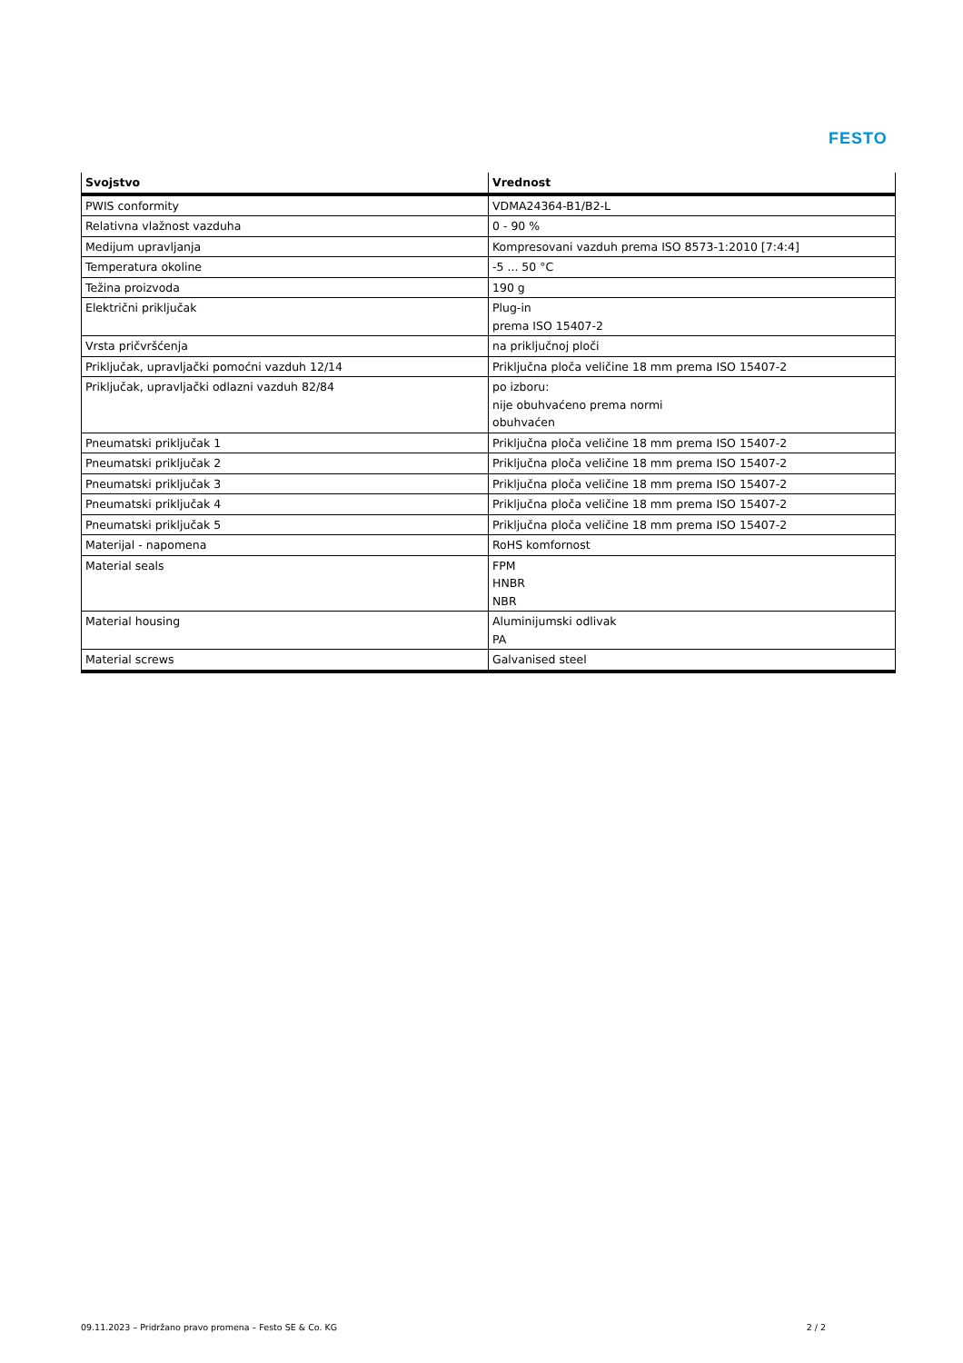FESTO
| Svojstvo | Vrednost |
| --- | --- |
| PWIS conformity | VDMA24364-B1/B2-L |
| Relativna vlažnost vazduha | 0 - 90 % |
| Medijum upravljanja | Kompresovani vazduh prema ISO 8573-1:2010 [7:4:4] |
| Temperatura okoline | -5 ... 50 °C |
| Težina proizvoda | 190 g |
| Električni priključak | Plug-in prema ISO 15407-2 |
| Vrsta pričvršćenja | na priključnoj ploči |
| Priključak, upravljački pomoćni vazduh 12/14 | Priključna ploča veličine 18 mm prema ISO 15407-2 |
| Priključak, upravljački odlazni vazduh 82/84 | po izboru: nije obuhvaćeno prema normi obuhvaćen |
| Pneumatski priključak 1 | Priključna ploča veličine 18 mm prema ISO 15407-2 |
| Pneumatski priključak 2 | Priključna ploča veličine 18 mm prema ISO 15407-2 |
| Pneumatski priključak 3 | Priključna ploča veličine 18 mm prema ISO 15407-2 |
| Pneumatski priključak 4 | Priključna ploča veličine 18 mm prema ISO 15407-2 |
| Pneumatski priključak 5 | Priključna ploča veličine 18 mm prema ISO 15407-2 |
| Materijal - napomena | RoHS komfornost |
| Material seals | FPM HNBR NBR |
| Material housing | Aluminijumski odlivak PA |
| Material screws | Galvanised steel |
09.11.2023 – Pridržano pravo promena – Festo SE & Co. KG 2 / 2